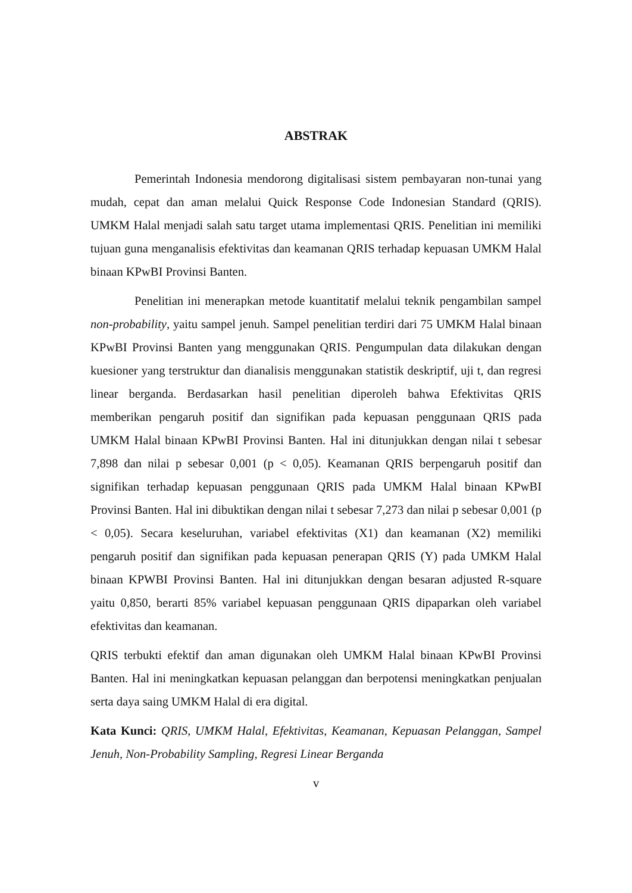ABSTRAK
Pemerintah Indonesia mendorong digitalisasi sistem pembayaran non-tunai yang mudah, cepat dan aman melalui Quick Response Code Indonesian Standard (QRIS). UMKM Halal menjadi salah satu target utama implementasi QRIS. Penelitian ini memiliki tujuan guna menganalisis efektivitas dan keamanan QRIS terhadap kepuasan UMKM Halal binaan KPwBI Provinsi Banten.
Penelitian ini menerapkan metode kuantitatif melalui teknik pengambilan sampel non-probability, yaitu sampel jenuh. Sampel penelitian terdiri dari 75 UMKM Halal binaan KPwBI Provinsi Banten yang menggunakan QRIS. Pengumpulan data dilakukan dengan kuesioner yang terstruktur dan dianalisis menggunakan statistik deskriptif, uji t, dan regresi linear berganda. Berdasarkan hasil penelitian diperoleh bahwa Efektivitas QRIS memberikan pengaruh positif dan signifikan pada kepuasan penggunaan QRIS pada UMKM Halal binaan KPwBI Provinsi Banten. Hal ini ditunjukkan dengan nilai t sebesar 7,898 dan nilai p sebesar 0,001 (p < 0,05). Keamanan QRIS berpengaruh positif dan signifikan terhadap kepuasan penggunaan QRIS pada UMKM Halal binaan KPwBI Provinsi Banten. Hal ini dibuktikan dengan nilai t sebesar 7,273 dan nilai p sebesar 0,001 (p < 0,05). Secara keseluruhan, variabel efektivitas (X1) dan keamanan (X2) memiliki pengaruh positif dan signifikan pada kepuasan penerapan QRIS (Y) pada UMKM Halal binaan KPWBI Provinsi Banten. Hal ini ditunjukkan dengan besaran adjusted R-square yaitu 0,850, berarti 85% variabel kepuasan penggunaan QRIS dipaparkan oleh variabel efektivitas dan keamanan.
QRIS terbukti efektif dan aman digunakan oleh UMKM Halal binaan KPwBI Provinsi Banten. Hal ini meningkatkan kepuasan pelanggan dan berpotensi meningkatkan penjualan serta daya saing UMKM Halal di era digital.
Kata Kunci: QRIS, UMKM Halal, Efektivitas, Keamanan, Kepuasan Pelanggan, Sampel Jenuh, Non-Probability Sampling, Regresi Linear Berganda
v